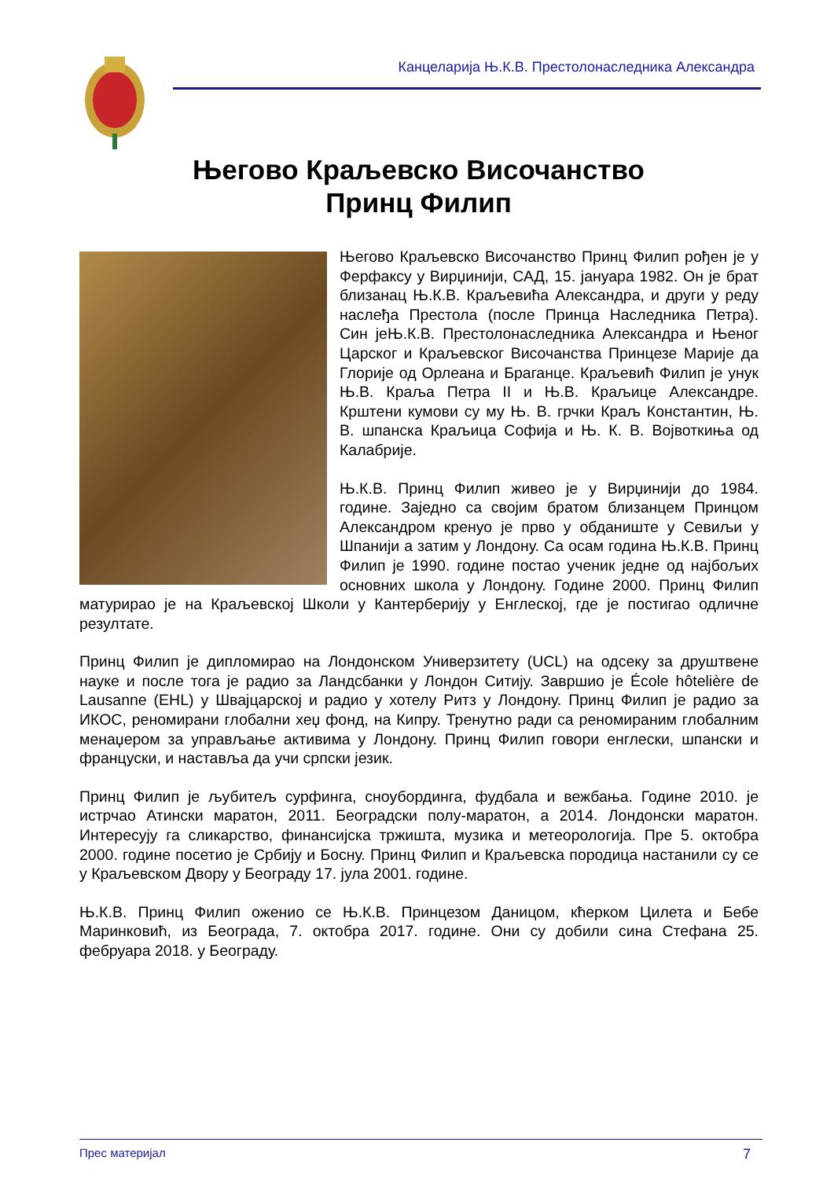Канцеларија Њ.К.В. Престолонаследника Александра
Његово Краљевско Височанство
Принц Филип
Његово Краљевско Височанство Принц Филип рођен је у Ферфаксу у Вирџинији, САД, 15. јануара 1982. Он је брат близанац Њ.К.В. Краљевића Александра, и други у реду наслеђа Престола (после Принца Наследника Петра). Син јеЊ.К.В. Престолонаследника Александра и Њеног Царског и Краљевског Височанства Принцезе Марије да Глорије од Орлеана и Браганце. Краљевић Филип је унук Њ.В. Краља Петра II и Њ.В. Краљице Александре. Крштени кумови су му Њ. В. грчки Краљ Константин, Њ. В. шпанска Краљица Софија и Њ. К. В. Војвоткиња од Калабрије.
Њ.К.В. Принц Филип живео је у Вирџинији до 1984. године. Заједно са својим братом близанцем Принцом Александром кренуо је прво у обданиште у Севиљи у Шпанији а затим у Лондону. Са осам година Њ.К.В. Принц Филип је 1990. године постао ученик једне од најбољих основних школа у Лондону. Године 2000. Принц Филип матурирао је на Краљевској Школи у Кантерберију у Енглеској, где је постигао одличне резултате.
Принц Филип је дипломирао на Лондонском Универзитету (UCL) на одсеку за друштвене науке и после тога је радио за Ландсбанки у Лондон Ситију. Завршио је École hôtelière de Lausanne (EHL) у Швајцарској и радио у хотелу Ритз у Лондону. Принц Филип је радио за ИКОС, реномирани глобални хеџ фонд, на Кипру. Тренутно ради са реномираним глобалним менаџером за управљање активима у Лондону. Принц Филип говори енглески, шпански и француски, и наставља да учи српски језик.
Принц Филип је љубитељ сурфинга, сноубординга, фудбала и вежбања. Године 2010. је истрчао Атински маратон, 2011. Београдски полу-маратон, а 2014. Лондонски маратон. Интересују га сликарство, финансијска тржишта, музика и метеорологија. Пре 5. октобра 2000. године посетио је Србију и Босну. Принц Филип и Краљевска породица настанили су се у Краљевском Двору у Београду 17. јула 2001. године.
Њ.К.В. Принц Филип оженио се Њ.К.В. Принцезом Даницом, кћерком Цилета и Бебе Маринковић, из Београда, 7. октобра 2017. године. Они су добили сина Стефана 25. фебруара 2018. у Београду.
Прес материјал 7